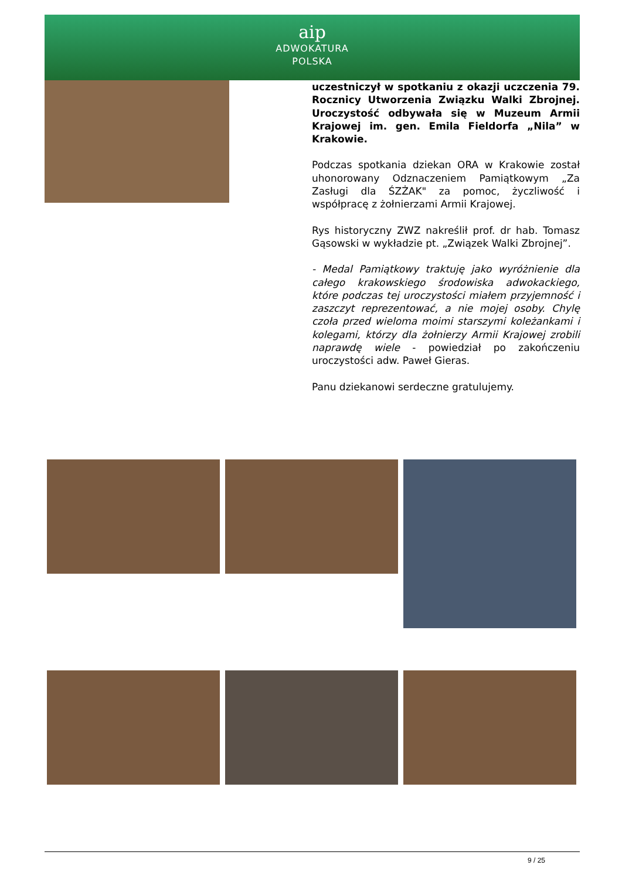aip
ADWOKATURA
POLSKA
uczestniczył w spotkaniu z okazji uczczenia 79. Rocznicy Utworzenia Związku Walki Zbrojnej. Uroczystość odbywała się w Muzeum Armii Krajowej im. gen. Emila Fieldorfa „Nila” w Krakowie.
Podczas spotkania dziekan ORA w Krakowie został uhonorowany Odznaczeniem Pamiątkowym „Za Zasługi dla ŚZŻAK" za pomoc, życzliwość i współpracę z żołnierzami Armii Krajowej.
Rys historyczny ZWZ nakreślił prof. dr hab. Tomasz Gąsowski w wykładzie pt. „Związek Walki Zbrojnej”.
- Medal Pamiątkowy traktuję jako wyróżnienie dla całego krakowskiego środowiska adwokackiego, które podczas tej uroczystości miałem przyjemność i zaszczyt reprezentować, a nie mojej osoby. Chylę czoła przed wieloma moimi starszymi koleżankami i kolegami, którzy dla żołnierzy Armii Krajowej zrobili naprawdę wiele - powiedział po zakończeniu uroczystości adw. Paweł Gieras.
Panu dziekanowi serdeczne gratulujemy.
9 / 25